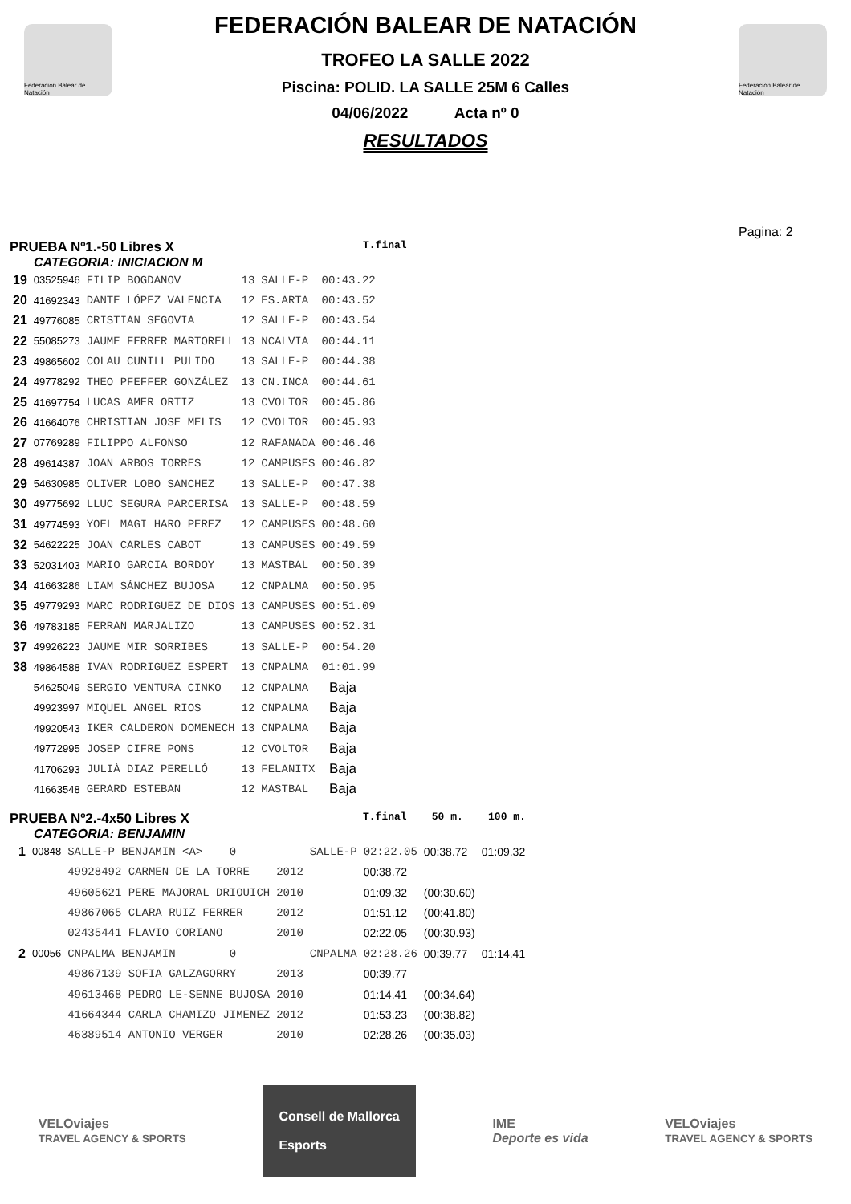Federación Balear de Natación
FEDERACIÓN BALEAR DE NATACIÓN
TROFEO LA SALLE 2022
Piscina: POLID. LA SALLE 25M 6 Calles
04/06/2022 Acta nº 0
RESULTADOS
Federación Balear de Natación
Pagina: 2
PRUEBA Nº1.-50 Libres X T.final
CATEGORIA: INICIACION M
| 19 | 03525946 | FILIP BOGDANOV | 13 | SALLE-P | 00:43.22 |
| 20 | 41692343 | DANTE LÓPEZ VALENCIA | 12 | ES.ARTA | 00:43.52 |
| 21 | 49776085 | CRISTIAN SEGOVIA | 12 | SALLE-P | 00:43.54 |
| 22 | 55085273 | JAUME FERRER MARTORELL | 13 | NCALVIA | 00:44.11 |
| 23 | 49865602 | COLAU CUNILL PULIDO | 13 | SALLE-P | 00:44.38 |
| 24 | 49778292 | THEO PFEFFER GONZÁLEZ | 13 | CN.INCA | 00:44.61 |
| 25 | 41697754 | LUCAS AMER ORTIZ | 13 | CVOLTOR | 00:45.86 |
| 26 | 41664076 | CHRISTIAN JOSE MELIS | 12 | CVOLTOR | 00:45.93 |
| 27 | 07769289 | FILIPPO ALFONSO | 12 | RAFANADA | 00:46.46 |
| 28 | 49614387 | JOAN ARBOS TORRES | 12 | CAMPUSES | 00:46.82 |
| 29 | 54630985 | OLIVER LOBO SANCHEZ | 13 | SALLE-P | 00:47.38 |
| 30 | 49775692 | LLUC SEGURA PARCERISA | 13 | SALLE-P | 00:48.59 |
| 31 | 49774593 | YOEL MAGI HARO PEREZ | 12 | CAMPUSES | 00:48.60 |
| 32 | 54622225 | JOAN CARLES CABOT | 13 | CAMPUSES | 00:49.59 |
| 33 | 52031403 | MARIO GARCIA BORDOY | 13 | MASTBAL | 00:50.39 |
| 34 | 41663286 | LIAM SÁNCHEZ BUJOSA | 12 | CNPALMA | 00:50.95 |
| 35 | 49779293 | MARC RODRIGUEZ DE DIOS | 13 | CAMPUSES | 00:51.09 |
| 36 | 49783185 | FERRAN MARJALIZO | 13 | CAMPUSES | 00:52.31 |
| 37 | 49926223 | JAUME MIR SORRIBES | 13 | SALLE-P | 00:54.20 |
| 38 | 49864588 | IVAN RODRIGUEZ ESPERT | 13 | CNPALMA | 01:01.99 |
| | 54625049 | SERGIO VENTURA CINKO | 12 | CNPALMA | Baja |
| | 49923997 | MIQUEL ANGEL RIOS | 12 | CNPALMA | Baja |
| | 49920543 | IKER CALDERON DOMENECH | 13 | CNPALMA | Baja |
| | 49772995 | JOSEP CIFRE PONS | 12 | CVOLTOR | Baja |
| | 41706293 | JULIÀ DIAZ PERELLÓ | 13 | FELANITX | Baja |
| | 41663548 | GERARD ESTEBAN | 12 | MASTBAL | Baja |
PRUEBA Nº2.-4x50 Libres X T.final 50 m. 100 m.
CATEGORIA: BENJAMIN
| 1 | 00848 | SALLE-P BENJAMIN <A> 0 | | SALLE-P | 02:22.05 | 00:38.72 | 01:09.32 |
| | | 49928492 CARMEN DE LA TORRE | 2012 | | 00:38.72 | | |
| | | 49605621 PERE MAJORAL DRIOUICH | 2010 | | 01:09.32 | (00:30.60) | |
| | | 49867065 CLARA RUIZ FERRER | 2012 | | 01:51.12 | (00:41.80) | |
| | | 02435441 FLAVIO CORIANO | 2010 | | 02:22.05 | (00:30.93) | |
| 2 | 00056 | CNPALMA BENJAMIN 0 | | CNPALMA | 02:28.26 | 00:39.77 | 01:14.41 |
| | | 49867139 SOFIA GALZAGORRY | 2013 | | 00:39.77 | | |
| | | 49613468 PEDRO LE-SENNE BUJOSA | 2010 | | 01:14.41 | (00:34.64) | |
| | | 41664344 CARLA CHAMIZO JIMENEZ | 2012 | | 01:53.23 | (00:38.82) | |
| | | 46389514 ANTONIO VERGER | 2010 | | 02:28.26 | (00:35.03) | |
VELOviajes
TRAVEL AGENCY & SPORTS
Consell de Mallorca
Esports
IME
Deporte es vida
VELOviajes
TRAVEL AGENCY & SPORTS